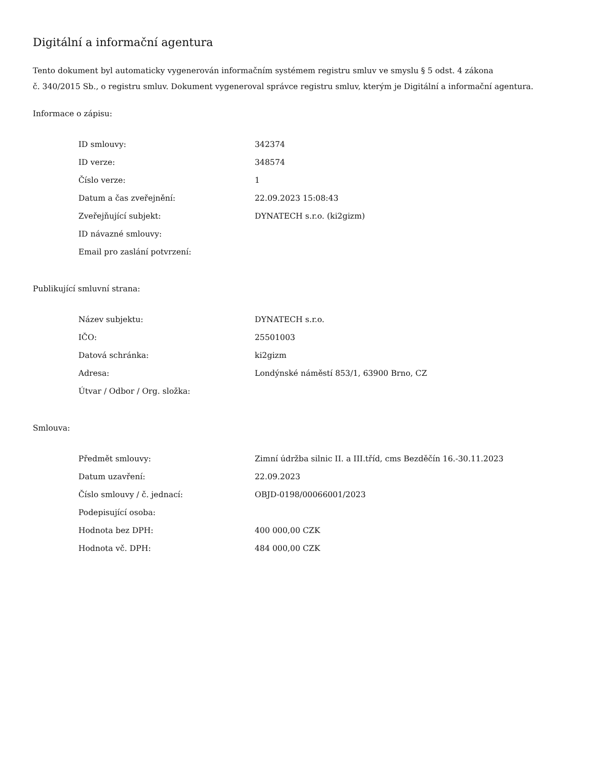Digitální a informační agentura
Tento dokument byl automaticky vygenerován informačním systémem registru smluv ve smyslu § 5 odst. 4 zákona
č. 340/2015 Sb., o registru smluv. Dokument vygeneroval správce registru smluv, kterým je Digitální a informační agentura.
Informace o zápisu:
| ID smlouvy: | 342374 |
| ID verze: | 348574 |
| Číslo verze: | 1 |
| Datum a čas zveřejnění: | 22.09.2023 15:08:43 |
| Zveřejňující subjekt: | DYNATECH s.r.o. (ki2gizm) |
| ID návazné smlouvy: | |
| Email pro zaslání potvrzení: | |
Publikující smluvní strana:
| Název subjektu: | DYNATECH s.r.o. |
| IČO: | 25501003 |
| Datová schránka: | ki2gizm |
| Adresa: | Londýnské náměstí 853/1, 63900 Brno, CZ |
| Útvar / Odbor / Org. složka: | |
Smlouva:
| Předmět smlouvy: | Zimní údržba silnic II. a III.tříd, cms Bezděčín 16.-30.11.2023 |
| Datum uzavření: | 22.09.2023 |
| Číslo smlouvy / č. jednací: | OBJD-0198/00066001/2023 |
| Podepisující osoba: | |
| Hodnota bez DPH: | 400 000,00 CZK |
| Hodnota vč. DPH: | 484 000,00 CZK |